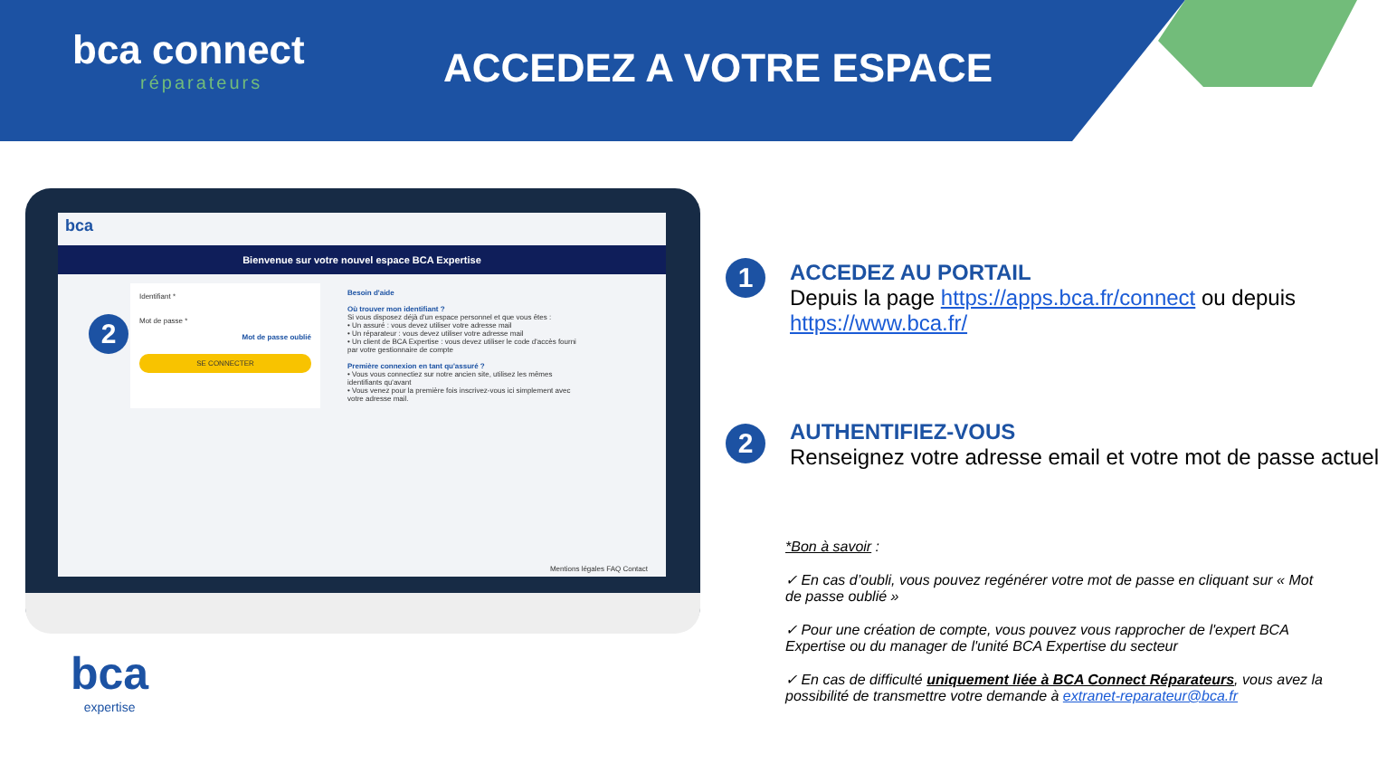bca connect
réparateurs
ACCEDEZ A VOTRE ESPACE
bca
Bienvenue sur votre nouvel espace BCA Expertise
Identifiant *
Mot de passe *
Mot de passe oublié
SE CONNECTER
Besoin d'aide
Où trouver mon identifiant ?
Si vous disposez déjà d'un espace personnel et que vous êtes :
• Un assuré : vous devez utiliser votre adresse mail
• Un réparateur : vous devez utiliser votre adresse mail
• Un client de BCA Expertise : vous devez utiliser le code d'accès fourni par votre gestionnaire de compte
Première connexion en tant qu'assuré ?
• Vous vous connectiez sur notre ancien site, utilisez les mêmes identifiants qu'avant
• Vous venez pour la première fois inscrivez-vous ici simplement avec votre adresse mail.
Mentions légales FAQ Contact
2
bca
expertise
1
ACCEDEZ AU PORTAIL
Depuis la page https://apps.bca.fr/connect ou depuis https://www.bca.fr/
2
AUTHENTIFIEZ-VOUS
Renseignez votre adresse email et votre mot de passe actuel
*Bon à savoir :
✓ En cas d’oubli, vous pouvez regénérer votre mot de passe en cliquant sur « Mot de passe oublié »
✓ Pour une création de compte, vous pouvez vous rapprocher de l'expert BCA Expertise ou du manager de l'unité BCA Expertise du secteur
✓ En cas de difficulté uniquement liée à BCA Connect Réparateurs, vous avez la possibilité de transmettre votre demande à extranet-reparateur@bca.fr